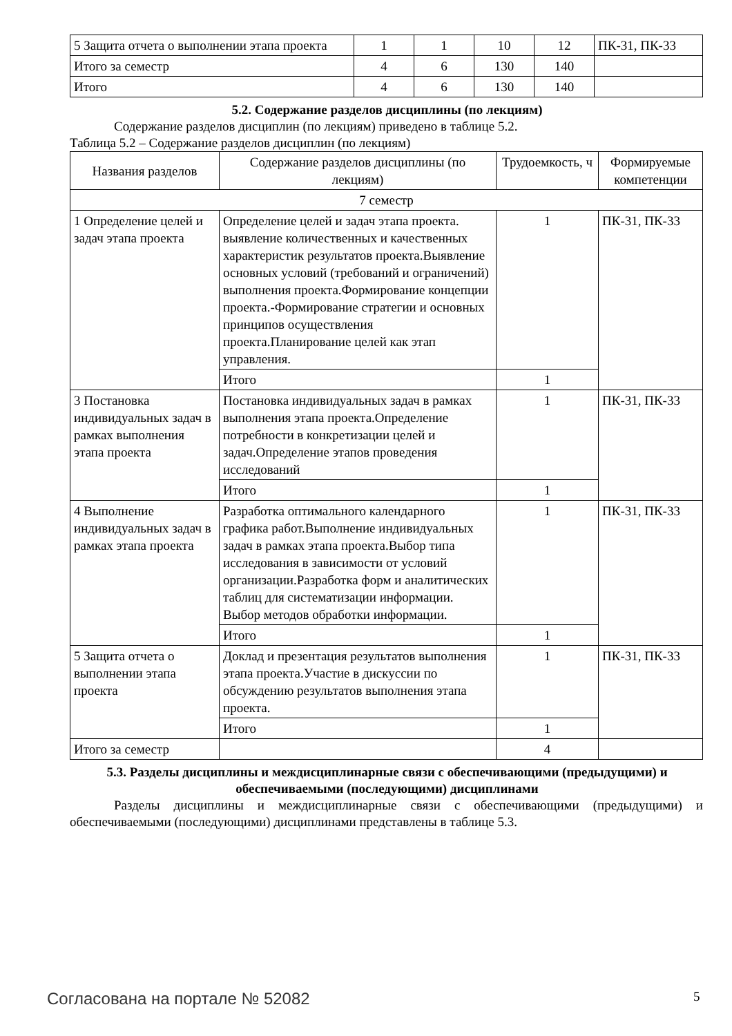| 5 Защита отчета о выполнении этапа проекта | 1 | 1 | 10 | 12 | ПК-31, ПК-33 |
| Итого за семестр | 4 | 6 | 130 | 140 | |
| Итого | 4 | 6 | 130 | 140 | |
5.2. Содержание разделов дисциплины (по лекциям)
Содержание разделов дисциплин (по лекциям) приведено в таблице 5.2.
Таблица 5.2 – Содержание разделов дисциплин (по лекциям)
| Названия разделов | Содержание разделов дисциплины (по лекциям) | Трудоемкость, ч | Формируемые компетенции |
| --- | --- | --- | --- |
| 7 семестр | | | |
| 1 Определение целей и задач этапа проекта | Определение целей и задач этапа проекта. выявление количественных и качественных характеристик результатов проекта.Выявление основных условий (требований и ограничений) выполнения проекта.Формирование концепции проекта.-Формирование стратегии и основных принципов осуществления проекта.Планирование целей как этап управления. | 1 | ПК-31, ПК-33 |
| | Итого | 1 | |
| 3 Постановка индивидуальных задач в рамках выполнения этапа проекта | Постановка индивидуальных задач в рамках выполнения этапа проекта.Определение потребности в конкретизации целей и задач.Определение этапов проведения исследований | 1 | ПК-31, ПК-33 |
| | Итого | 1 | |
| 4 Выполнение индивидуальных задач в рамках этапа проекта | Разработка оптимального календарного графика работ.Выполнение индивидуальных задач в рамках этапа проекта.Выбор типа исследования в зависимости от условий организации.Разработка форм и аналитических таблиц для систематизации информации. Выбор методов обработки информации. | 1 | ПК-31, ПК-33 |
| | Итого | 1 | |
| 5 Защита отчета о выполнении этапа проекта | Доклад и презентация результатов выполнения этапа проекта.Участие в дискуссии по обсуждению результатов выполнения этапа проекта. | 1 | ПК-31, ПК-33 |
| | Итого | 1 | |
| Итого за семестр | | 4 | |
5.3. Разделы дисциплины и междисциплинарные связи с обеспечивающими (предыдущими) и обеспечиваемыми (последующими) дисциплинами
Разделы дисциплины и междисциплинарные связи с обеспечивающими (предыдущими) и обеспечиваемыми (последующими) дисциплинами представлены в таблице 5.3.
Согласована на портале № 52082 5